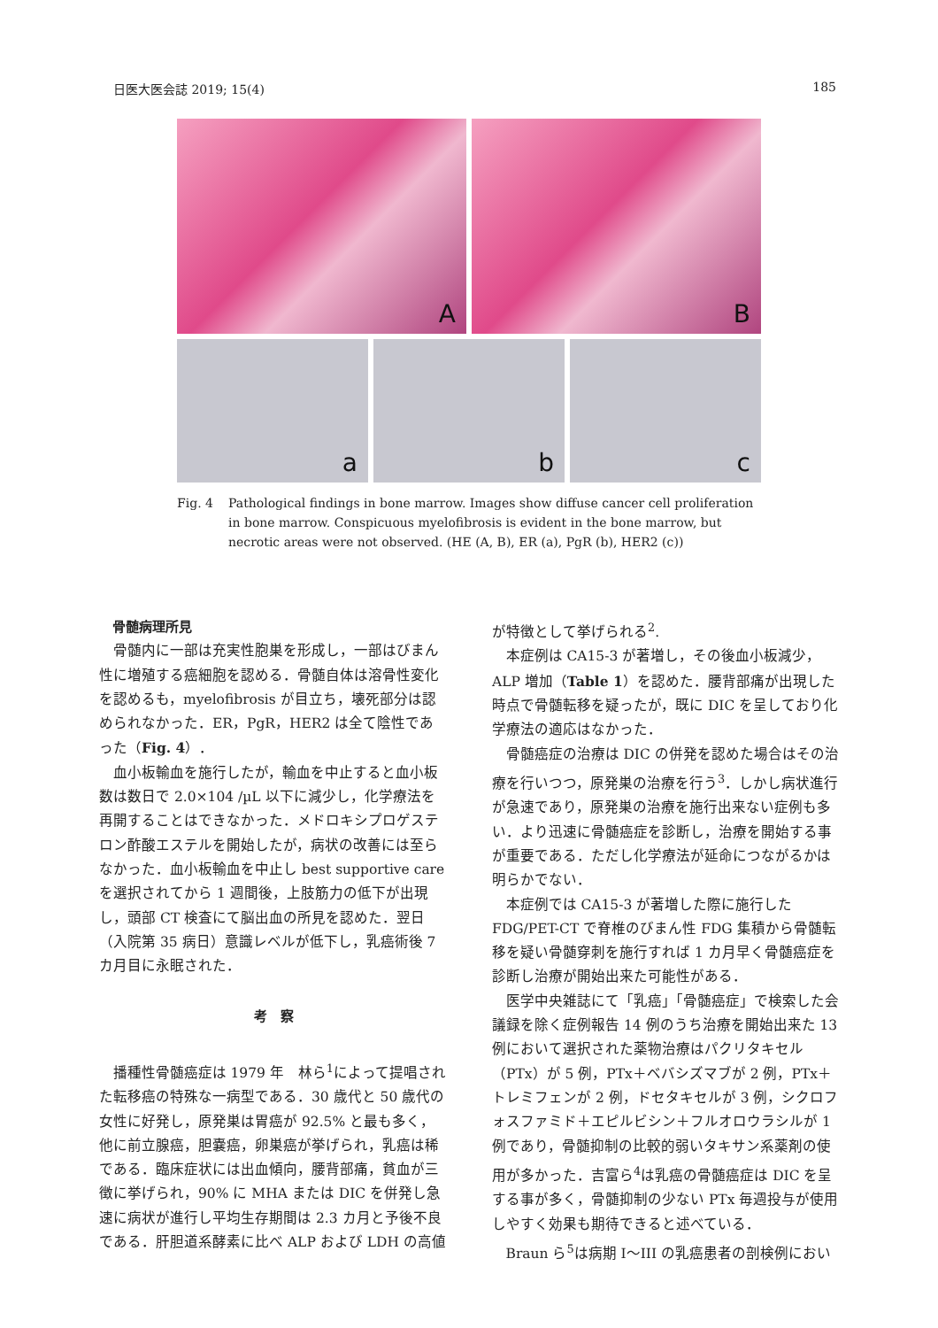日医大医会誌 2019; 15(4) 185
A
B
a
b
c
Fig. 4 Pathological findings in bone marrow. Images show diffuse cancer cell proliferation in bone marrow. Conspicuous myelofibrosis is evident in the bone marrow, but necrotic areas were not observed. (HE (A, B), ER (a), PgR (b), HER2 (c))
骨髄病理所見
骨髄内に一部は充実性胞巣を形成し，一部はびまん性に増殖する癌細胞を認める．骨髄自体は溶骨性変化を認めるも，myelofibrosis が目立ち，壊死部分は認められなかった．ER，PgR，HER2 は全て陰性であった（Fig. 4）．
血小板輸血を施行したが，輸血を中止すると血小板数は数日で 2.0×104 /µL 以下に減少し，化学療法を再開することはできなかった．メドロキシプロゲステロン酢酸エステルを開始したが，病状の改善には至らなかった．血小板輸血を中止し best supportive care を選択されてから 1 週間後，上肢筋力の低下が出現し，頭部 CT 検査にて脳出血の所見を認めた．翌日（入院第 35 病日）意識レベルが低下し，乳癌術後 7 カ月目に永眠された．
考　察
播種性骨髄癌症は 1979 年　林ら<sup>1</sup>によって提唱された転移癌の特殊な一病型である．30 歳代と 50 歳代の女性に好発し，原発巣は胃癌が 92.5% と最も多く，他に前立腺癌，胆嚢癌，卵巣癌が挙げられ，乳癌は稀である．臨床症状には出血傾向，腰背部痛，貧血が三徴に挙げられ，90% に MHA または DIC を併発し急速に病状が進行し平均生存期間は 2.3 カ月と予後不良である．肝胆道系酵素に比べ ALP および LDH の高値
が特徴として挙げられる<sup>2</sup>.
本症例は CA15-3 が著増し，その後血小板減少，ALP 増加（Table 1）を認めた．腰背部痛が出現した時点で骨髄転移を疑ったが，既に DIC を呈しており化学療法の適応はなかった．
骨髄癌症の治療は DIC の併発を認めた場合はその治療を行いつつ，原発巣の治療を行う<sup>3</sup>．しかし病状進行が急速であり，原発巣の治療を施行出来ない症例も多い．より迅速に骨髄癌症を診断し，治療を開始する事が重要である．ただし化学療法が延命につながるかは明らかでない．
本症例では CA15-3 が著増した際に施行した FDG/PET-CT で脊椎のびまん性 FDG 集積から骨髄転移を疑い骨髄穿刺を施行すれば 1 カ月早く骨髄癌症を診断し治療が開始出来た可能性がある．
医学中央雑誌にて「乳癌」「骨髄癌症」で検索した会議録を除く症例報告 14 例のうち治療を開始出来た 13 例において選択された薬物治療はパクリタキセル（PTx）が 5 例，PTx＋ベバシズマブが 2 例，PTx＋トレミフェンが 2 例，ドセタキセルが 3 例，シクロフォスファミド＋エピルビシン＋フルオロウラシルが 1 例であり，骨髄抑制の比較的弱いタキサン系薬剤の使用が多かった．吉富ら<sup>4</sup>は乳癌の骨髄癌症は DIC を呈する事が多く，骨髄抑制の少ない PTx 毎週投与が使用しやすく効果も期待できると述べている．
Braun ら<sup>5</sup>は病期 I〜III の乳癌患者の剖検例におい